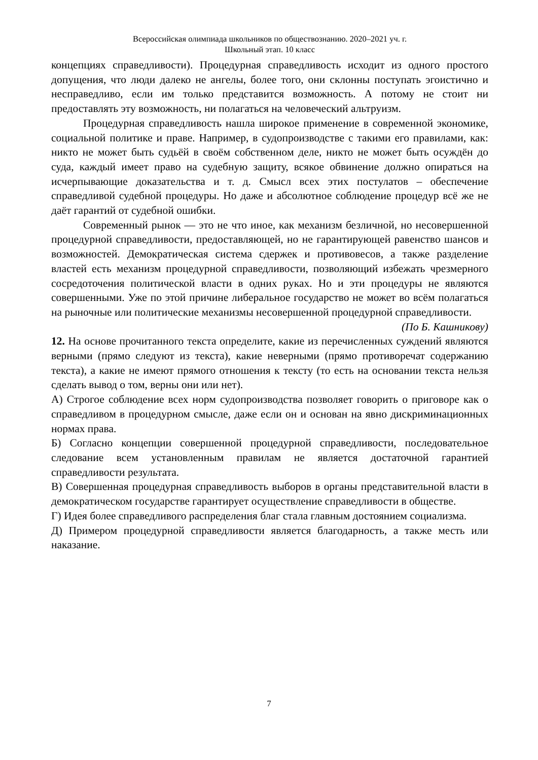Всероссийская олимпиада школьников по обществознанию. 2020–2021 уч. г.
Школьный этап. 10 класс
концепциях справедливости). Процедурная справедливость исходит из одного простого допущения, что люди далеко не ангелы, более того, они склонны поступать эгоистично и несправедливо, если им только представится возможность. А потому не стоит ни предоставлять эту возможность, ни полагаться на человеческий альтруизм.
Процедурная справедливость нашла широкое применение в современной экономике, социальной политике и праве. Например, в судопроизводстве с такими его правилами, как: никто не может быть судьёй в своём собственном деле, никто не может быть осуждён до суда, каждый имеет право на судебную защиту, всякое обвинение должно опираться на исчерпывающие доказательства и т. д. Смысл всех этих постулатов – обеспечение справедливой судебной процедуры. Но даже и абсолютное соблюдение процедур всё же не даёт гарантий от судебной ошибки.
Современный рынок — это не что иное, как механизм безличной, но несовершенной процедурной справедливости, предоставляющей, но не гарантирующей равенство шансов и возможностей. Демократическая система сдержек и противовесов, а также разделение властей есть механизм процедурной справедливости, позволяющий избежать чрезмерного сосредоточения политической власти в одних руках. Но и эти процедуры не являются совершенными. Уже по этой причине либеральное государство не может во всём полагаться на рыночные или политические механизмы несовершенной процедурной справедливости.
(По Б. Кашникову)
12. На основе прочитанного текста определите, какие из перечисленных суждений являются верными (прямо следуют из текста), какие неверными (прямо противоречат содержанию текста), а какие не имеют прямого отношения к тексту (то есть на основании текста нельзя сделать вывод о том, верны они или нет).
А) Строгое соблюдение всех норм судопроизводства позволяет говорить о приговоре как о справедливом в процедурном смысле, даже если он и основан на явно дискриминационных нормах права.
Б) Согласно концепции совершенной процедурной справедливости, последовательное следование всем установленным правилам не является достаточной гарантией справедливости результата.
В) Совершенная процедурная справедливость выборов в органы представительной власти в демократическом государстве гарантирует осуществление справедливости в обществе.
Г) Идея более справедливого распределения благ стала главным достоянием социализма.
Д) Примером процедурной справедливости является благодарность, а также месть или наказание.
7